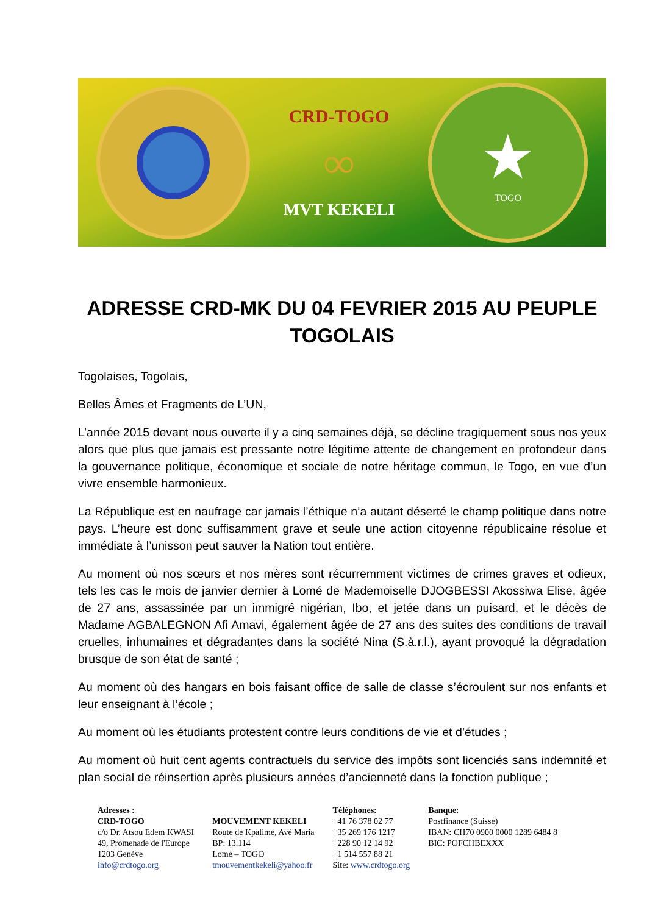CRD-TOGO
∞
MVT KEKELI
★
TOGO
ADRESSE CRD-MK DU 04 FEVRIER 2015 AU PEUPLE TOGOLAIS
Togolaises, Togolais,
Belles Âmes et Fragments de L’UN,
L’année 2015 devant nous ouverte il y a cinq semaines déjà, se décline tragiquement sous nos yeux alors que plus que jamais est pressante notre légitime attente de changement en profondeur dans la gouvernance politique, économique et sociale de notre héritage commun, le Togo, en vue d’un vivre ensemble harmonieux.
La République est en naufrage car jamais l’éthique n’a autant déserté le champ politique dans notre pays. L’heure est donc suffisamment grave et seule une action citoyenne républicaine résolue et immédiate à l’unisson peut sauver la Nation tout entière.
Au moment où nos sœurs et nos mères sont récurremment victimes de crimes graves et odieux, tels les cas le mois de janvier dernier à Lomé de Mademoiselle DJOGBESSI Akossiwa Elise, âgée de 27 ans, assassinée par un immigré nigérian, Ibo, et jetée dans un puisard, et le décès de Madame AGBALEGNON Afi Amavi, également âgée de 27 ans des suites des conditions de travail cruelles, inhumaines et dégradantes dans la société Nina (S.à.r.l.), ayant provoqué la dégradation brusque de son état de santé ;
Au moment où des hangars en bois faisant office de salle de classe s’écroulent sur nos enfants et leur enseignant à l’école ;
Au moment où les étudiants protestent contre leurs conditions de vie et d’études ;
Au moment où huit cent agents contractuels du service des impôts sont licenciés sans indemnité et plan social de réinsertion après plusieurs années d’ancienneté dans la fonction publique ;
Adresses :
CRD-TOGO
c/o Dr. Atsou Edem KWASI
49, Promenade de l'Europe
1203 Genève
info@crdtogo.org
MOUVEMENT KEKELI
Route de Kpalimé, Avé Maria
BP: 13.114
Lomé – TOGO
tmouvementkekeli@yahoo.fr
Téléphones:
+41 76 378 02 77
+35 269 176 1217
+228 90 12 14 92
+1 514 557 88 21
Site: www.crdtogo.org
Banque:
Postfinance (Suisse)
IBAN: CH70 0900 0000 1289 6484 8
BIC: POFCHBEXXX